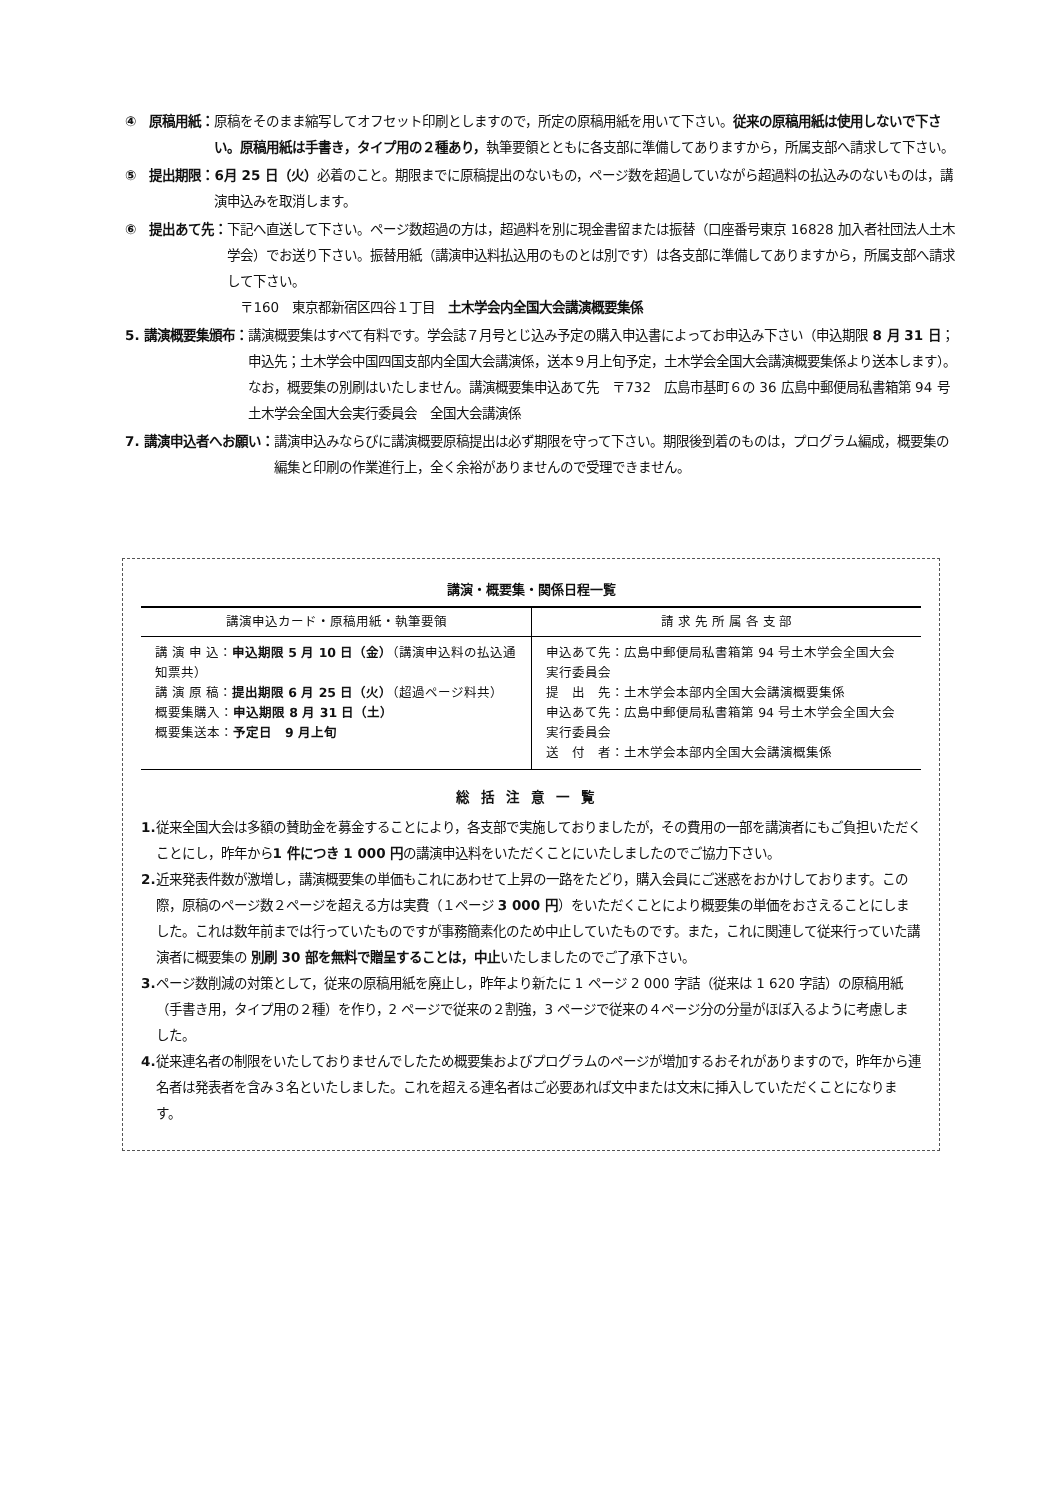④　原稿用紙： 原稿をそのまま縮写してオフセット印刷としますので，所定の原稿用紙を用いて下さい。従来の原稿用紙は使用しないで下さい。原稿用紙は手書き，タイプ用の２種あり，執筆要領とともに各支部に準備してありますから，所属支部へ請求して下さい。
⑤　提出期限： 6月 25 日（火）必着のこと。期限までに原稿提出のないもの，ページ数を超過していながら超過料の払込みのないものは，講演申込みを取消します。
⑥　提出あて先： 下記へ直送して下さい。ページ数超過の方は，超過料を別に現金書留または振替（口座番号東京 16828 加入者社団法人土木学会）でお送り下さい。振替用紙（講演申込料払込用のものとは別です）は各支部に準備してありますから，所属支部へ請求して下さい。
　〒160　東京都新宿区四谷１丁目　土木学会内全国大会講演概要集係
5. 講演概要集頒布： 講演概要集はすべて有料です。学会誌７月号とじ込み予定の購入申込書によってお申込み下さい（申込期限 8 月 31 日；申込先；土木学会中国四国支部内全国大会講演係，送本９月上旬予定，土木学会全国大会講演概要集係より送本します）。 なお，概要集の別刷はいたしません。講演概要集申込あて先　〒732　広島市基町６の 36 広島中郵便局私書箱第 94 号土木学会全国大会実行委員会　全国大会講演係
7. 講演申込者へお願い： 講演申込みならびに講演概要原稿提出は必ず期限を守って下さい。期限後到着のものは，プログラム編成，概要集の編集と印刷の作業進行上，全く余裕がありませんので受理できません。
講演・概要集・関係日程一覧
| 講演申込カード・原稿用紙・執筆要領 | 請 求 先 所 属 各 支 部 |
| --- | --- |
| 講 演 申 込： 申込期限 5 月 10 日（金） （講演申込料の払込通知票共） 講 演 原 稿： 提出期限 6 月 25 日（火） （超過ページ料共） 概要集購入： 申込期限 8 月 31 日（土） 概要集送本： 予定日 9 月上旬 | 申込あて先：広島中郵便局私書箱第 94 号土木学会全国大会実行委員会 提 出 先：土木学会本部内全国大会講演概要集係 申込あて先：広島中郵便局私書箱第 94 号土木学会全国大会実行委員会 送 付 者：土木学会本部内全国大会講演概集係 |
総括注意一覧
1. 従来全国大会は多額の賛助金を募金することにより，各支部で実施しておりましたが，その費用の一部を講演者にもご負担いただくことにし，昨年から1 件につき 1 000 円の講演申込料をいただくことにいたしましたのでご協力下さい。
2. 近来発表件数が激増し，講演概要集の単価もこれにあわせて上昇の一路をたどり，購入会員にご迷惑をおかけしております。この際，原稿のページ数２ページを超える方は実費（１ページ 3 000 円）をいただくことにより概要集の単価をおさえることにしました。これは数年前までは行っていたものですが事務簡素化のため中止していたものです。また，これに関連して従来行っていた講演者に概要集の 別刷 30 部を無料で贈呈することは，中止いたしましたのでご了承下さい。
3. ページ数削減の対策として，従来の原稿用紙を廃止し，昨年より新たに 1 ページ 2 000 字詰（従来は 1 620 字詰）の原稿用紙（手書き用，タイプ用の２種）を作り，2 ページで従来の２割強，3 ページで従来の４ページ分の分量がほぼ入るように考慮しました。
4. 従来連名者の制限をいたしておりませんでしたため概要集およびプログラムのページが増加するおそれがありますので，昨年から連名者は発表者を含み３名といたしました。これを超える連名者はご必要あれば文中または文末に挿入していただくことになります。